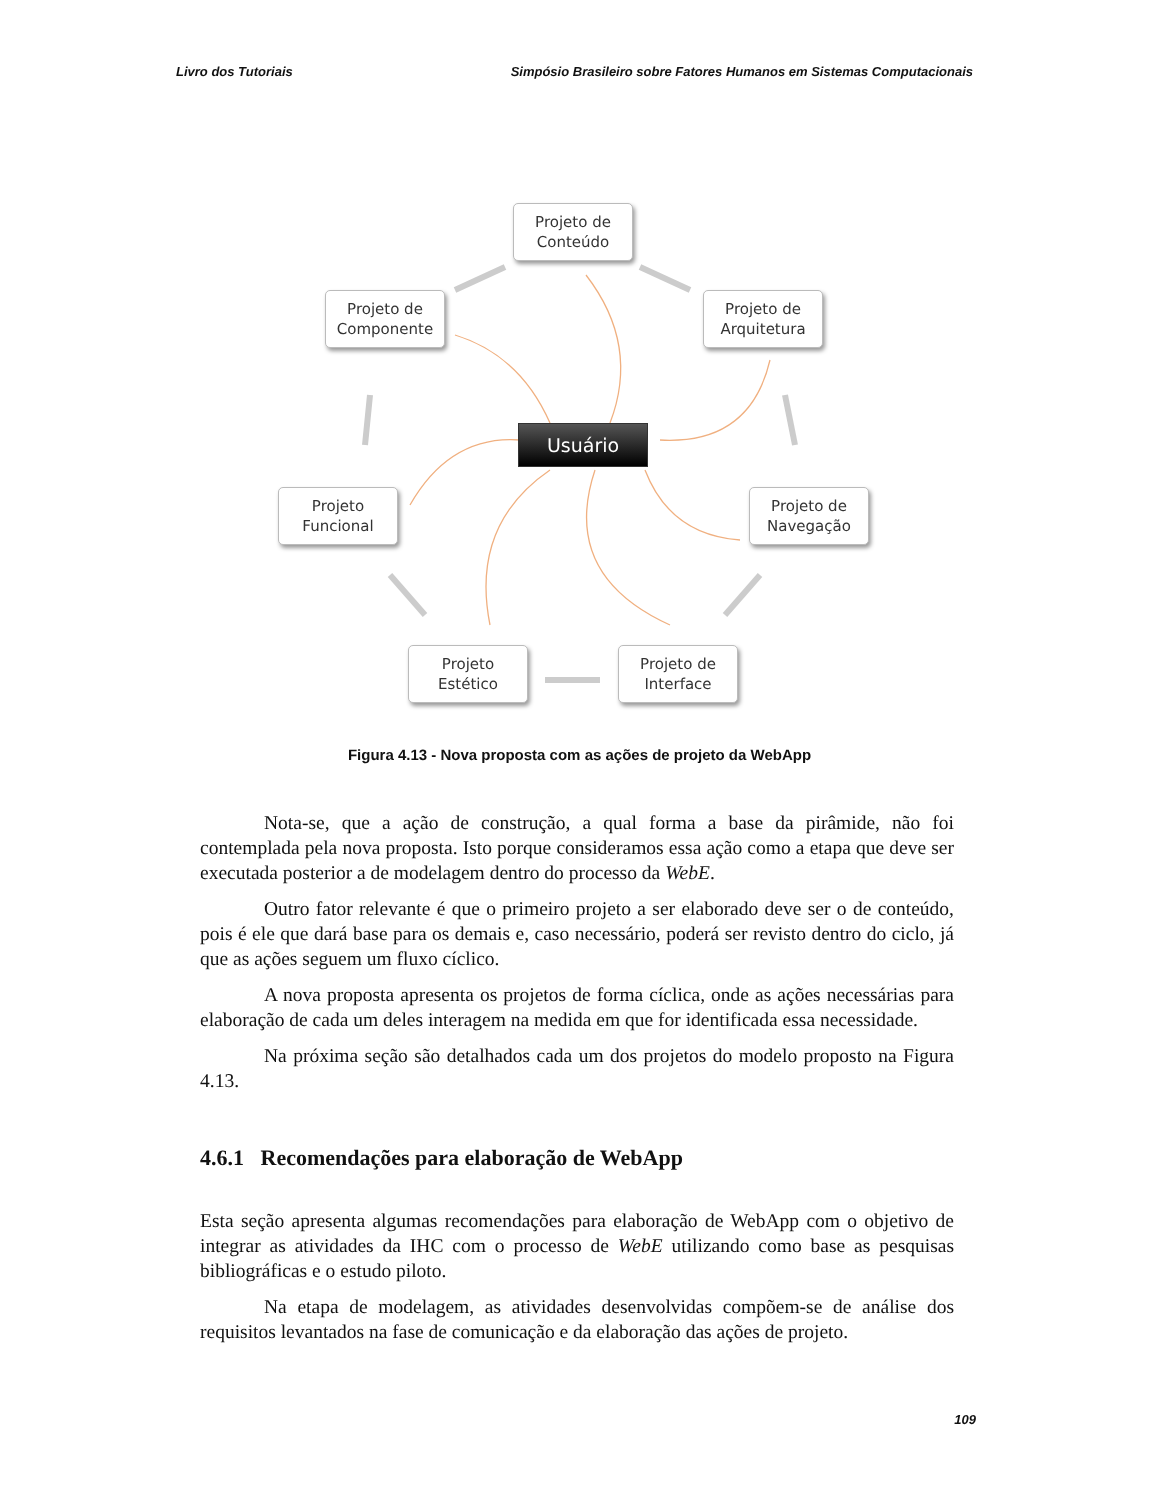Livro dos Tutoriais Simpósio Brasileiro sobre Fatores Humanos em Sistemas Computacionais
Projeto de
Conteúdo
Projeto de
Componente
Projeto de
Arquitetura
Usuário
Projeto
Funcional
Projeto de
Navegação
Projeto
Estético
Projeto de
Interface
Figura 4.13 - Nova proposta com as ações de projeto da WebApp
Nota-se, que a ação de construção, a qual forma a base da pirâmide, não foi contemplada pela nova proposta. Isto porque consideramos essa ação como a etapa que deve ser executada posterior a de modelagem dentro do processo da WebE.
Outro fator relevante é que o primeiro projeto a ser elaborado deve ser o de conteúdo, pois é ele que dará base para os demais e, caso necessário, poderá ser revisto dentro do ciclo, já que as ações seguem um fluxo cíclico.
A nova proposta apresenta os projetos de forma cíclica, onde as ações necessárias para elaboração de cada um deles interagem na medida em que for identificada essa necessidade.
Na próxima seção são detalhados cada um dos projetos do modelo proposto na Figura 4.13.
4.6.1 Recomendações para elaboração de WebApp
Esta seção apresenta algumas recomendações para elaboração de WebApp com o objetivo de integrar as atividades da IHC com o processo de WebE utilizando como base as pesquisas bibliográficas e o estudo piloto.
Na etapa de modelagem, as atividades desenvolvidas compõem-se de análise dos requisitos levantados na fase de comunicação e da elaboração das ações de projeto.
109